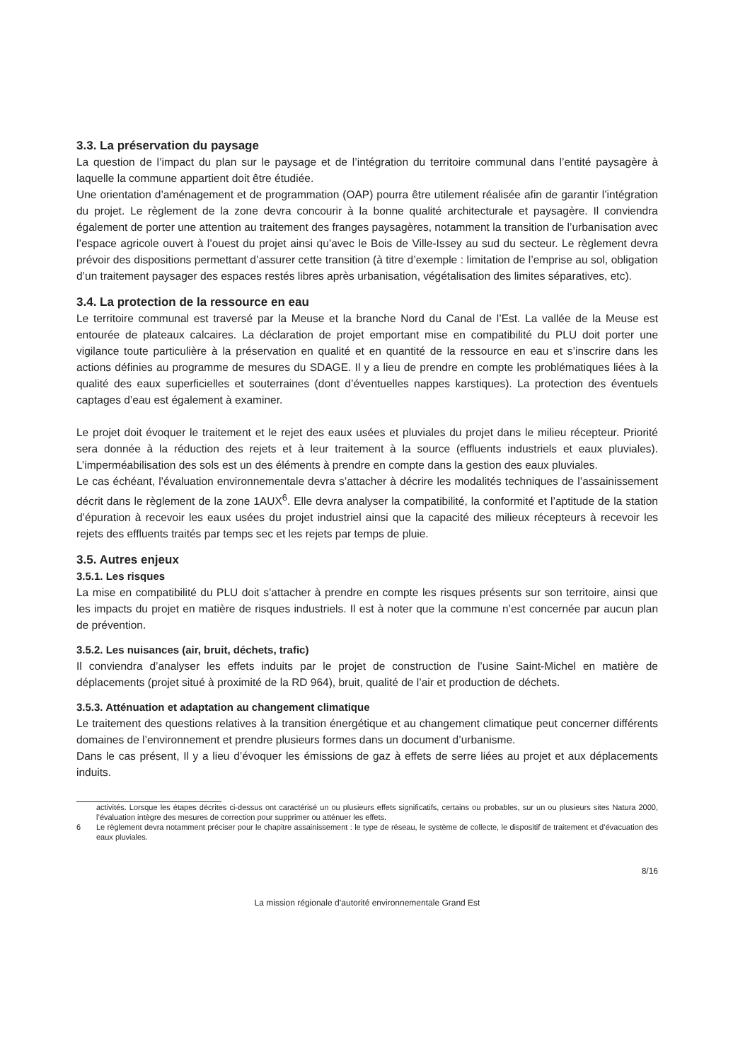3.3. La préservation du paysage
La question de l’impact du plan sur le paysage et de l’intégration du territoire communal dans l’entité paysagère à laquelle la commune appartient doit être étudiée.
Une orientation d’aménagement et de programmation (OAP) pourra être utilement réalisée afin de garantir l’intégration du projet. Le règlement de la zone devra concourir à la bonne qualité architecturale et paysagère. Il conviendra également de porter une attention au traitement des franges paysagères, notamment la transition de l’urbanisation avec l’espace agricole ouvert à l’ouest du projet ainsi qu’avec le Bois de Ville-Issey au sud du secteur. Le règlement devra prévoir des dispositions permettant d’assurer cette transition (à titre d’exemple : limitation de l’emprise au sol, obligation d’un traitement paysager des espaces restés libres après urbanisation, végétalisation des limites séparatives, etc).
3.4. La protection de la ressource en eau
Le territoire communal est traversé par la Meuse et la branche Nord du Canal de l’Est. La vallée de la Meuse est entourée de plateaux calcaires. La déclaration de projet emportant mise en compatibilité du PLU doit porter une vigilance toute particulière à la préservation en qualité et en quantité de la ressource en eau et s’inscrire dans les actions définies au programme de mesures du SDAGE. Il y a lieu de prendre en compte les problématiques liées à la qualité des eaux superficielles et souterraines (dont d’éventuelles nappes karstiques). La protection des éventuels captages d’eau est également à examiner.
Le projet doit évoquer le traitement et le rejet des eaux usées et pluviales du projet dans le milieu récepteur. Priorité sera donnée à la réduction des rejets et à leur traitement à la source (effluents industriels et eaux pluviales). L’imperméabilisation des sols est un des éléments à prendre en compte dans la gestion des eaux pluviales.
Le cas échéant, l’évaluation environnementale devra s’attacher à décrire les modalités techniques de l’assainissement décrit dans le règlement de la zone 1AUX<sup>6</sup>. Elle devra analyser la compatibilité, la conformité et l’aptitude de la station d’épuration à recevoir les eaux usées du projet industriel ainsi que la capacité des milieux récepteurs à recevoir les rejets des effluents traités par temps sec et les rejets par temps de pluie.
3.5. Autres enjeux
3.5.1. Les risques
La mise en compatibilité du PLU doit s’attacher à prendre en compte les risques présents sur son territoire, ainsi que les impacts du projet en matière de risques industriels. Il est à noter que la commune n’est concernée par aucun plan de prévention.
3.5.2. Les nuisances (air, bruit, déchets, trafic)
Il conviendra d’analyser les effets induits par le projet de construction de l’usine Saint-Michel en matière de déplacements (projet situé à proximité de la RD 964), bruit, qualité de l’air et production de déchets.
3.5.3. Atténuation et adaptation au changement climatique
Le traitement des questions relatives à la transition énergétique et au changement climatique peut concerner différents domaines de l’environnement et prendre plusieurs formes dans un document d’urbanisme.
Dans le cas présent, Il y a lieu d’évoquer les émissions de gaz à effets de serre liées au projet et aux déplacements induits.
activités. Lorsque les étapes décrites ci-dessus ont caractérisé un ou plusieurs effets significatifs, certains ou probables, sur un ou plusieurs sites Natura 2000, l’évaluation intègre des mesures de correction pour supprimer ou atténuer les effets.
6 Le règlement devra notamment préciser pour le chapitre assainissement : le type de réseau, le système de collecte, le dispositif de traitement et d’évacuation des eaux pluviales.
8/16
La mission régionale d’autorité environnementale Grand Est